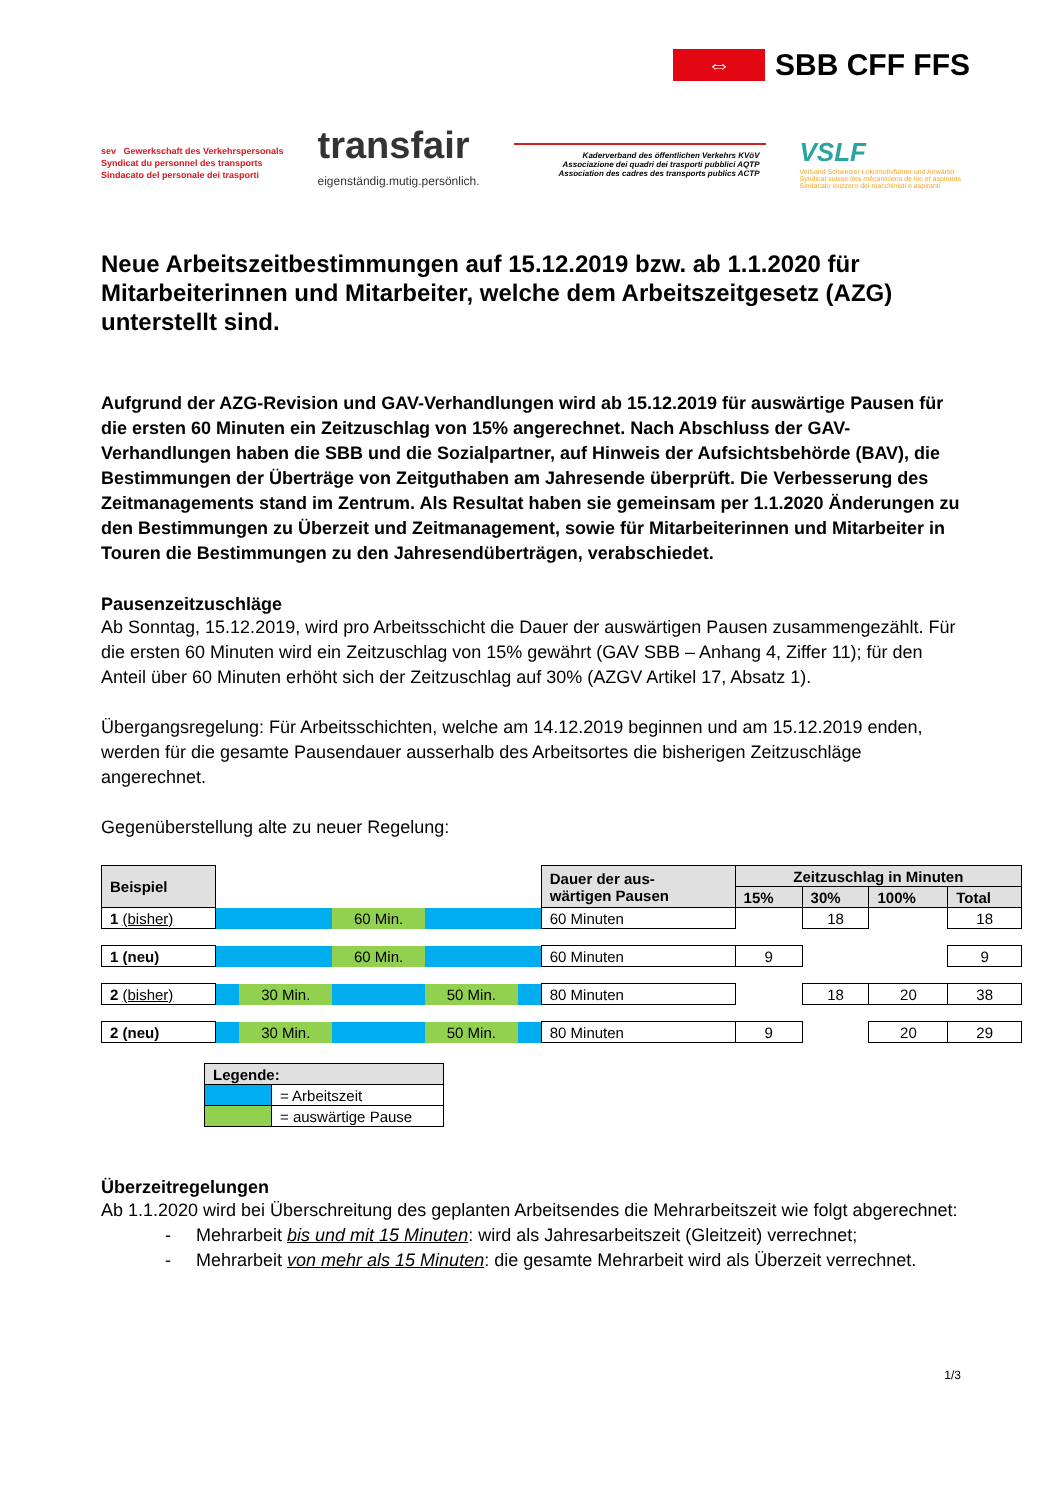⇔
SBB CFF FFS
sev Gewerkschaft des Verkehrspersonals
Syndicat du personnel des transports
Sindacato del personale dei trasporti
transfair
eigenständig.mutig.persönlich.
Kaderverband des öffentlichen Verkehrs KVöV
Associazione dei quadri dei trasporti pubblici AQTP
Association des cadres des transports publics ACTP
VSLF
Verband Schweizer Lokomotivführer und Anwärter
Syndicat suisse des mécaniciens de loc et aspirants
Sindacato svizzero dei macchinisti e aspiranti
Neue Arbeitszeitbestimmungen auf 15.12.2019 bzw. ab 1.1.2020 für Mitarbeiterinnen und Mitarbeiter, welche dem Arbeitszeitgesetz (AZG) unterstellt sind.
Aufgrund der AZG-Revision und GAV-Verhandlungen wird ab 15.12.2019 für auswärtige Pausen für die ersten 60 Minuten ein Zeitzuschlag von 15% angerechnet. Nach Abschluss der GAV-Verhandlungen haben die SBB und die Sozialpartner, auf Hinweis der Aufsichtsbehörde (BAV), die Bestimmungen der Überträge von Zeitguthaben am Jahresende überprüft. Die Verbesserung des Zeitmanagements stand im Zentrum. Als Resultat haben sie gemeinsam per 1.1.2020 Änderungen zu den Bestimmungen zu Überzeit und Zeitmanagement, sowie für Mitarbeiterinnen und Mitarbeiter in Touren die Bestimmungen zu den Jahresendüberträgen, verabschiedet.
Pausenzeitzuschläge
Ab Sonntag, 15.12.2019, wird pro Arbeitsschicht die Dauer der auswärtigen Pausen zusammengezählt. Für die ersten 60 Minuten wird ein Zeitzuschlag von 15% gewährt (GAV SBB – Anhang 4, Ziffer 11); für den Anteil über 60 Minuten erhöht sich der Zeitzuschlag auf 30% (AZGV Artikel 17, Absatz 1).
Übergangsregelung: Für Arbeitsschichten, welche am 14.12.2019 beginnen und am 15.12.2019 enden, werden für die gesamte Pausendauer ausserhalb des Arbeitsortes die bisherigen Zeitzuschläge angerechnet.
Gegenüberstellung alte zu neuer Regelung:
| Beispiel | | | | | | Dauer der aus- wärtigen Pausen | Zeitzuschlag in Minuten | | | |
| | | | | | | | 15% | 30% | 100% | Total |
| 1 (bisher) | | | 60 Min. | | | 60 Minuten | | 18 | | 18 |
| 1 (neu) | | | 60 Min. | | | 60 Minuten | 9 | | | 9 |
| 2 (bisher) | | 30 Min. | | 50 Min. | | 80 Minuten | | 18 | 20 | 38 |
| 2 (neu) | | 30 Min. | | 50 Min. | | 80 Minuten | 9 | | 20 | 29 |
| Legende: | |
| --- | --- |
| | = Arbeitszeit |
| | = auswärtige Pause |
Überzeitregelungen
Ab 1.1.2020 wird bei Überschreitung des geplanten Arbeitsendes die Mehrarbeitszeit wie folgt abgerechnet:
- Mehrarbeit bis und mit 15 Minuten: wird als Jahresarbeitszeit (Gleitzeit) verrechnet;
- Mehrarbeit von mehr als 15 Minuten: die gesamte Mehrarbeit wird als Überzeit verrechnet.
1/3